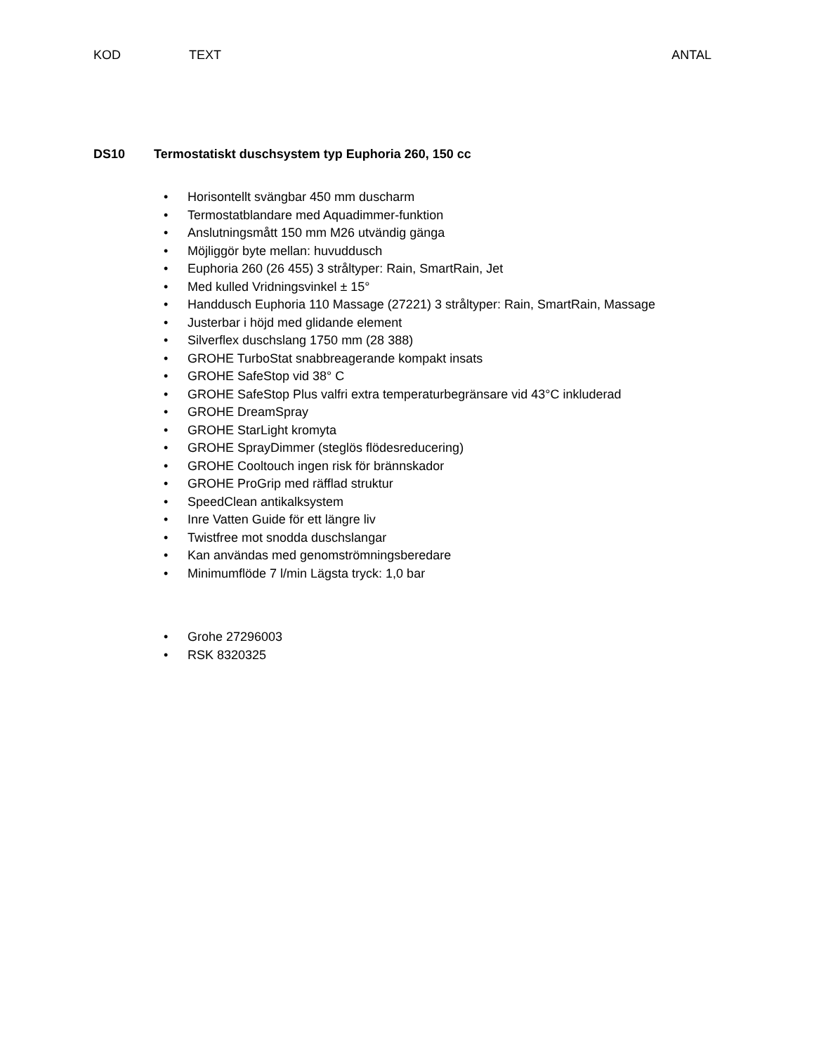KOD TEXT ANTAL
DS10 Termostatiskt duschsystem typ Euphoria 260, 150 cc
• Horisontellt svängbar 450 mm duscharm
• Termostatblandare med Aquadimmer-funktion
• Anslutningsmått 150 mm M26 utvändig gänga
• Möjliggör byte mellan: huvuddusch
• Euphoria 260 (26 455) 3 stråltyper: Rain, SmartRain, Jet
• Med kulled Vridningsvinkel ± 15°
• Handdusch Euphoria 110 Massage (27221) 3 stråltyper: Rain, SmartRain, Massage
• Justerbar i höjd med glidande element
• Silverflex duschslang 1750 mm (28 388)
• GROHE TurboStat snabbreagerande kompakt insats
• GROHE SafeStop vid 38° C
• GROHE SafeStop Plus valfri extra temperaturbegränsare vid 43°C inkluderad
• GROHE DreamSpray
• GROHE StarLight kromyta
• GROHE SprayDimmer (steglös flödesreducering)
• GROHE Cooltouch ingen risk för brännskador
• GROHE ProGrip med räfflad struktur
• SpeedClean antikalksystem
• Inre Vatten Guide för ett längre liv
• Twistfree mot snodda duschslangar
• Kan användas med genomströmningsberedare
• Minimumflöde 7 l/min Lägsta tryck: 1,0 bar
• Grohe 27296003
• RSK 8320325